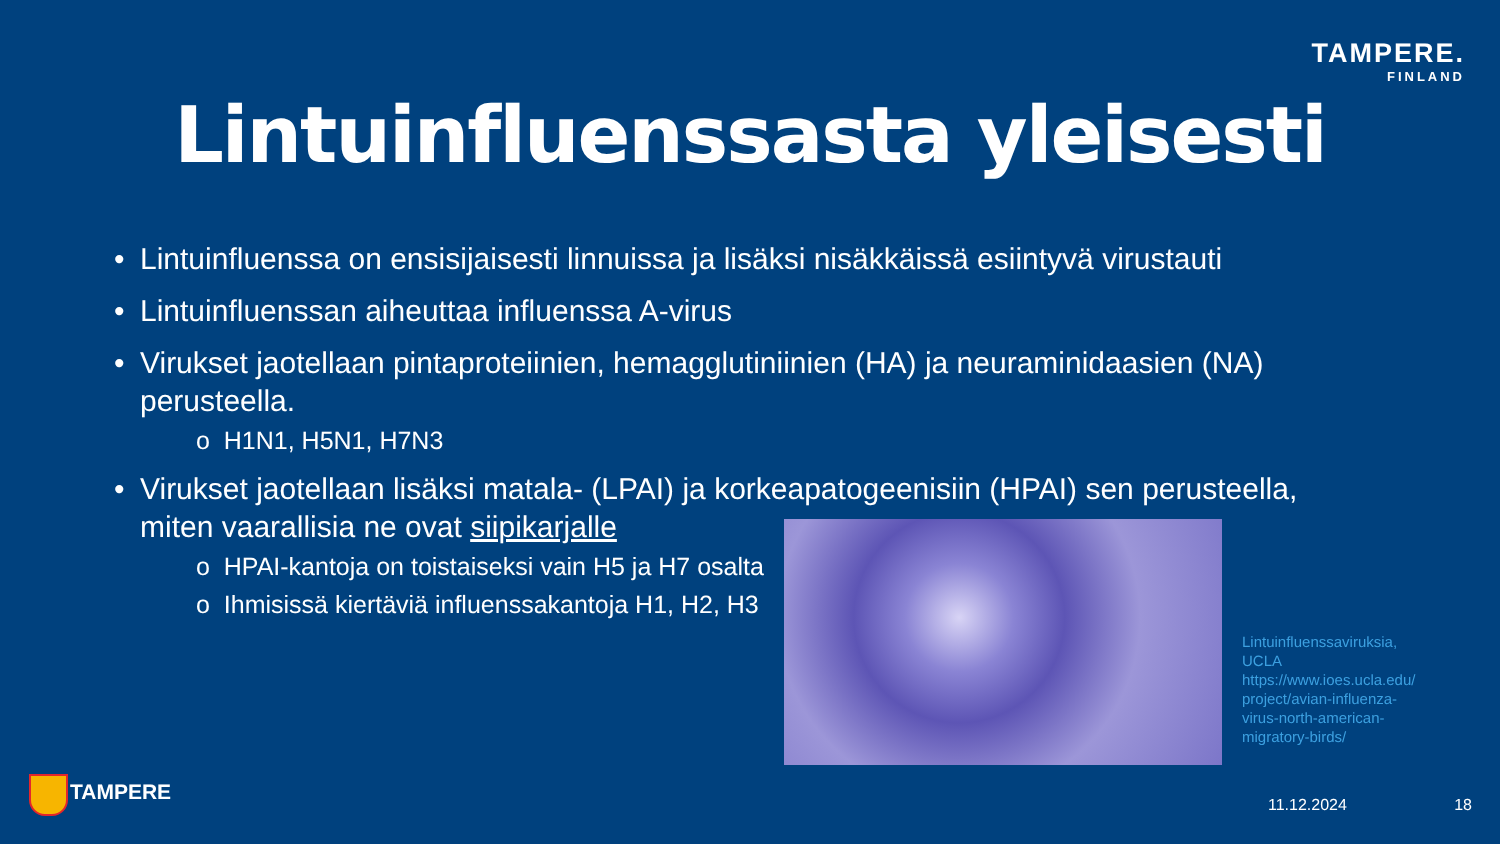TAMPERE.
FINLAND
Lintuinfluenssasta yleisesti
• Lintuinfluenssa on ensisijaisesti linnuissa ja lisäksi nisäkkäissä esiintyvä virustauti
• Lintuinfluenssan aiheuttaa influenssa A-virus
• Virukset jaotellaan pintaproteiinien, hemagglutiniinien (HA) ja neuraminidaasien (NA) perusteella.
o H1N1, H5N1, H7N3
• Virukset jaotellaan lisäksi matala- (LPAI) ja korkeapatogeenisiin (HPAI) sen perusteella, miten vaarallisia ne ovat siipikarjalle
o HPAI-kantoja on toistaiseksi vain H5 ja H7 osalta
o Ihmisissä kiertäviä influenssakantoja H1, H2, H3
Lintuinfluenssaviruksia, UCLA https://www.ioes.ucla.edu/project/avian-influenza-virus-north-american-migratory-birds/
TAMPERE
11.12.2024 18